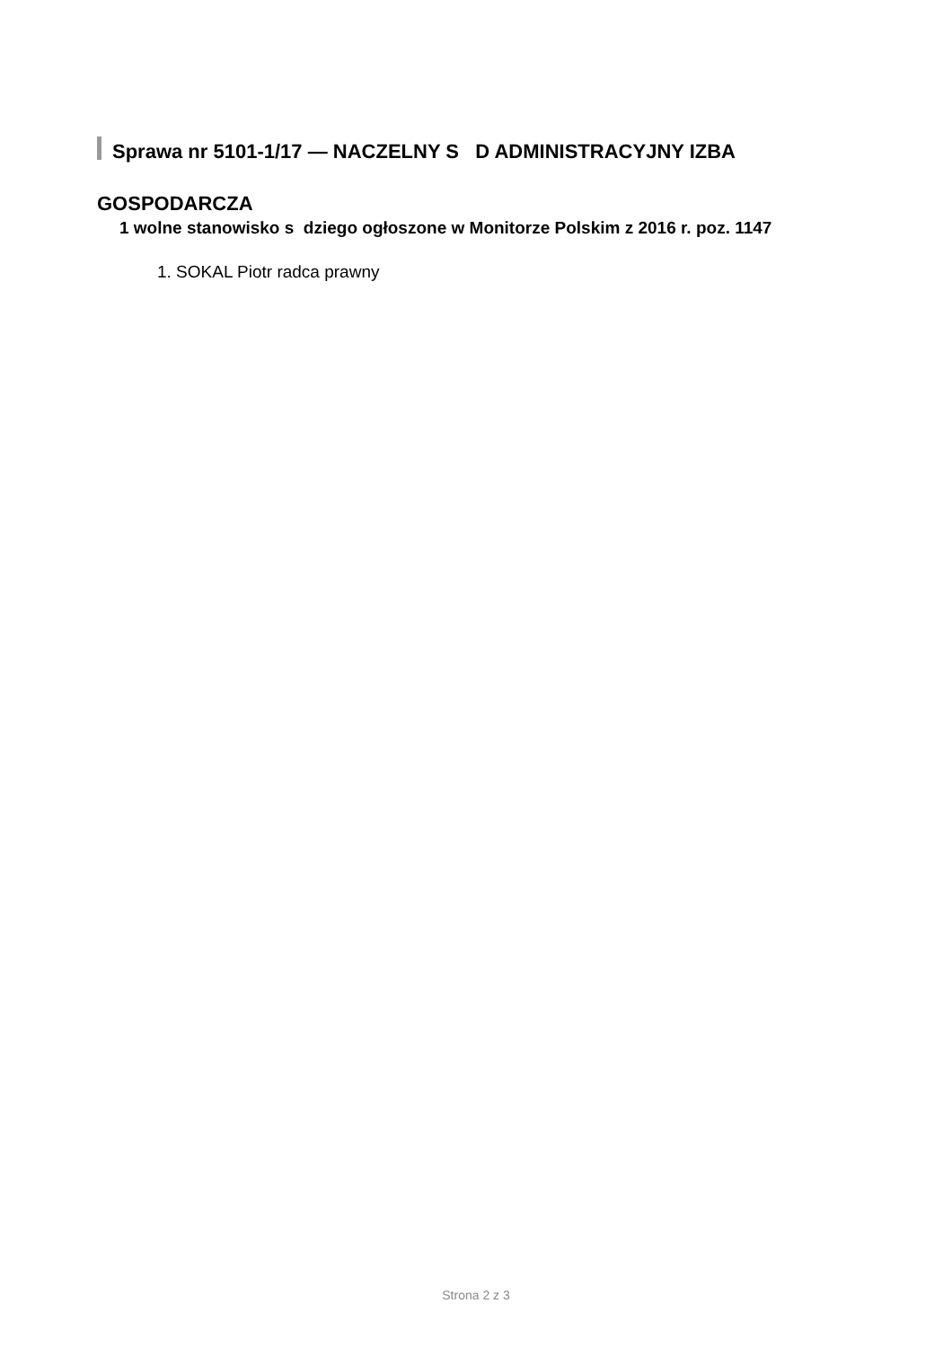Sprawa nr 5101-1/17 — NACZELNY S D ADMINISTRACYJNY IZBA GOSPODARCZA
1 wolne stanowisko s dziego ogłoszone w Monitorze Polskim z 2016 r. poz. 1147
1. SOKAL Piotr radca prawny
Strona 2 z 3